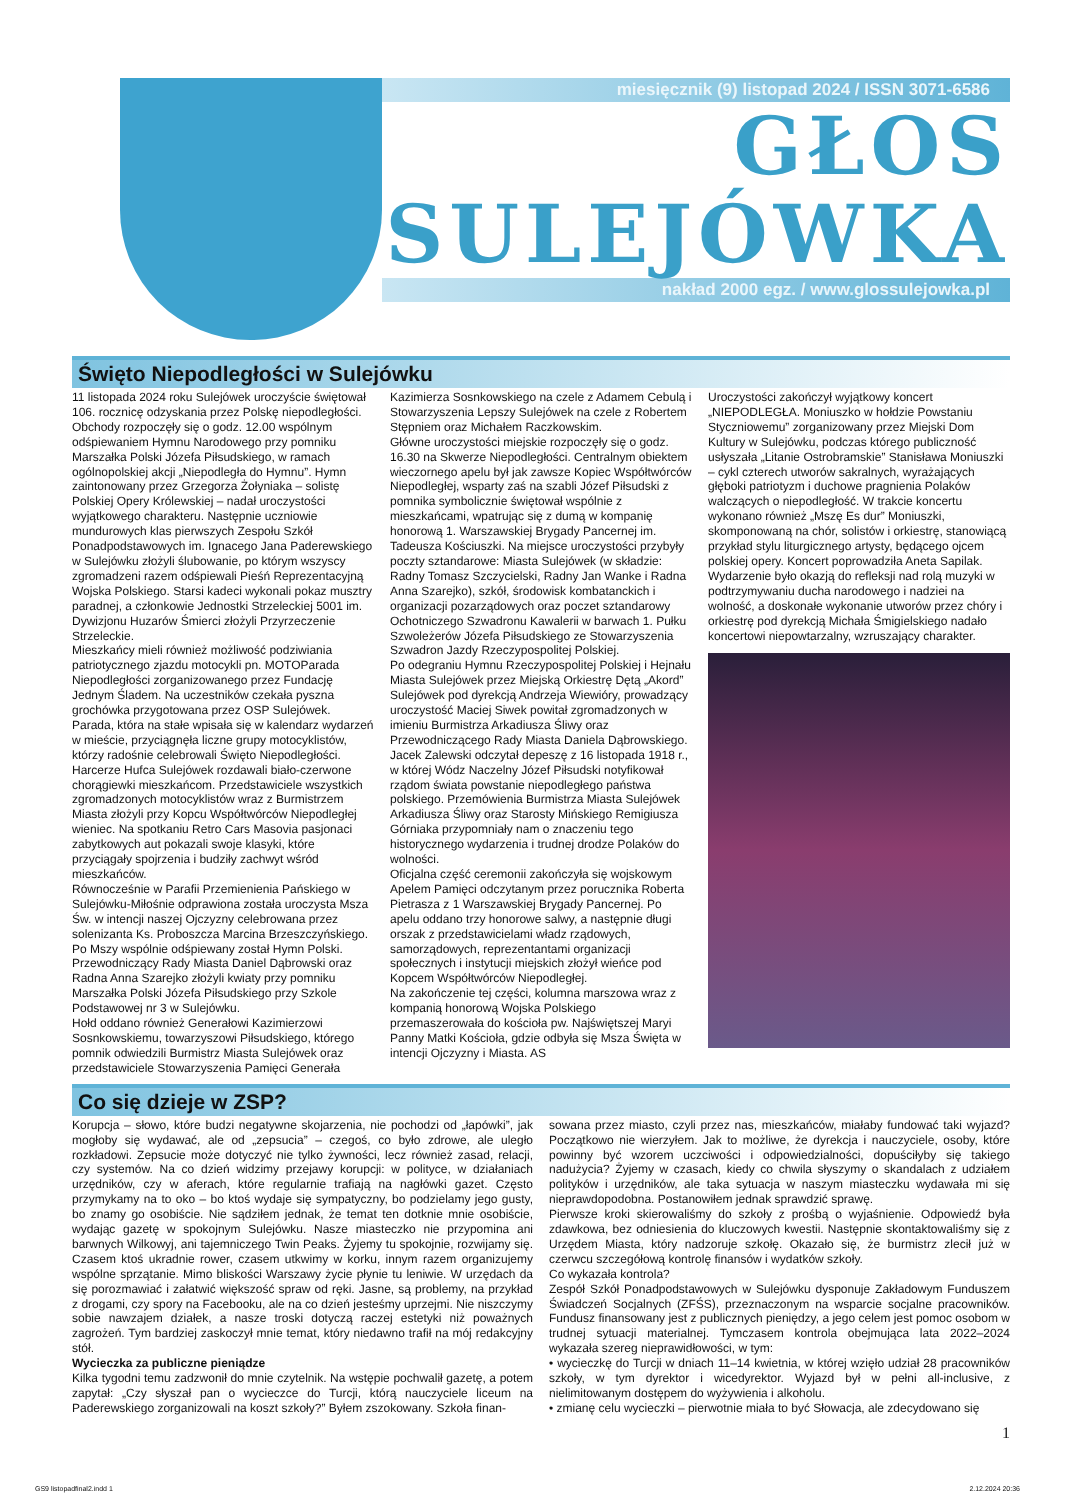miesięcznik (9) listopad 2024 / ISSN 3071-6586
GŁOS
SULEJÓWKA
nakład 2000 egz. / www.glossulejowka.pl
Święto Niepodległości w Sulejówku
11 listopada 2024 roku Sulejówek uroczyście świętował 106. rocznicę odzyskania przez Polskę niepodległości. Obchody rozpoczęły się o godz. 12.00 wspólnym odśpiewaniem Hymnu Narodowego przy pomniku Marszałka Polski Józefa Piłsudskiego, w ramach ogólnopolskiej akcji „Niepodległa do Hymnu”. Hymn zaintonowany przez Grzegorza Żołyniaka – solistę Polskiej Opery Królewskiej – nadał uroczystości wyjątkowego charakteru. Następnie uczniowie mundurowych klas pierwszych Zespołu Szkół Ponadpodstawowych im. Ignacego Jana Paderewskiego w Sulejówku złożyli ślubowanie, po którym wszyscy zgromadzeni razem odśpiewali Pieśń Reprezentacyjną Wojska Polskiego. Starsi kadeci wykonali pokaz musztry paradnej, a członkowie Jednostki Strzeleckiej 5001 im. Dywizjonu Huzarów Śmierci złożyli Przyrzeczenie Strzeleckie.
Mieszkańcy mieli również możliwość podziwiania patriotycznego zjazdu motocykli pn. MOTOParada Niepodległości zorganizowanego przez Fundację Jednym Śladem. Na uczestników czekała pyszna grochówka przygotowana przez OSP Sulejówek. Parada, która na stałe wpisała się w kalendarz wydarzeń w mieście, przyciągnęła liczne grupy motocyklistów, którzy radośnie celebrowali Święto Niepodległości. Harcerze Hufca Sulejówek rozdawali biało-czerwone chorągiewki mieszkańcom. Przedstawiciele wszystkich zgromadzonych motocyklistów wraz z Burmistrzem Miasta złożyli przy Kopcu Współtwórców Niepodległej wieniec. Na spotkaniu Retro Cars Masovia pasjonaci zabytkowych aut pokazali swoje klasyki, które przyciągały spojrzenia i budziły zachwyt wśród mieszkańców.
Równocześnie w Parafii Przemienienia Pańskiego w Sulejówku-Miłośnie odprawiona została uroczysta Msza Św. w intencji naszej Ojczyzny celebrowana przez solenizanta Ks. Proboszcza Marcina Brzeszczyńskiego. Po Mszy wspólnie odśpiewany został Hymn Polski. Przewodniczący Rady Miasta Daniel Dąbrowski oraz Radna Anna Szarejko złożyli kwiaty przy pomniku Marszałka Polski Józefa Piłsudskiego przy Szkole Podstawowej nr 3 w Sulejówku.
Hołd oddano również Generałowi Kazimierzowi Sosnkowskiemu, towarzyszowi Piłsudskiego, którego pomnik odwiedzili Burmistrz Miasta Sulejówek oraz przedstawiciele Stowarzyszenia Pamięci Generała
Kazimierza Sosnkowskiego na czele z Adamem Cebulą i Stowarzyszenia Lepszy Sulejówek na czele z Robertem Stępniem oraz Michałem Raczkowskim.
Główne uroczystości miejskie rozpoczęły się o godz. 16.30 na Skwerze Niepodległości. Centralnym obiektem wieczornego apelu był jak zawsze Kopiec Współtwórców Niepodległej, wsparty zaś na szabli Józef Piłsudski z pomnika symbolicznie świętował wspólnie z mieszkańcami, wpatrując się z dumą w kompanię honorową 1. Warszawskiej Brygady Pancernej im. Tadeusza Kościuszki. Na miejsce uroczystości przybyły poczty sztandarowe: Miasta Sulejówek (w składzie: Radny Tomasz Szczycielski, Radny Jan Wanke i Radna Anna Szarejko), szkół, środowisk kombatanckich i organizacji pozarządowych oraz poczet sztandarowy Ochotniczego Szwadronu Kawalerii w barwach 1. Pułku Szwoleżerów Józefa Piłsudskiego ze Stowarzyszenia Szwadron Jazdy Rzeczypospolitej Polskiej.
Po odegraniu Hymnu Rzeczypospolitej Polskiej i Hejnału Miasta Sulejówek przez Miejską Orkiestrę Dętą „Akord” Sulejówek pod dyrekcją Andrzeja Wiewióry, prowadzący uroczystość Maciej Siwek powitał zgromadzonych w imieniu Burmistrza Arkadiusza Śliwy oraz Przewodniczącego Rady Miasta Daniela Dąbrowskiego.
Jacek Zalewski odczytał depeszę z 16 listopada 1918 r., w której Wódz Naczelny Józef Piłsudski notyfikował rządom świata powstanie niepodległego państwa polskiego. Przemówienia Burmistrza Miasta Sulejówek Arkadiusza Śliwy oraz Starosty Mińskiego Remigiusza Górniaka przypomniały nam o znaczeniu tego historycznego wydarzenia i trudnej drodze Polaków do wolności.
Oficjalna część ceremonii zakończyła się wojskowym Apelem Pamięci odczytanym przez porucznika Roberta Pietrasza z 1 Warszawskiej Brygady Pancernej. Po apelu oddano trzy honorowe salwy, a następnie długi orszak z przedstawicielami władz rządowych, samorządowych, reprezentantami organizacji społecznych i instytucji miejskich złożył wieńce pod Kopcem Współtwórców Niepodległej.
Na zakończenie tej części, kolumna marszowa wraz z kompanią honorową Wojska Polskiego przemaszerowała do kościoła pw. Najświętszej Maryi Panny Matki Kościoła, gdzie odbyła się Msza Święta w intencji Ojczyzny i Miasta. AS
Uroczystości zakończył wyjątkowy koncert „NIEPODLEGŁA. Moniuszko w hołdzie Powstaniu Styczniowemu” zorganizowany przez Miejski Dom Kultury w Sulejówku, podczas którego publiczność usłyszała „Litanie Ostrobramskie” Stanisława Moniuszki – cykl czterech utworów sakralnych, wyrażających głęboki patriotyzm i duchowe pragnienia Polaków walczących o niepodległość. W trakcie koncertu wykonano również „Mszę Es dur” Moniuszki, skomponowaną na chór, solistów i orkiestrę, stanowiącą przykład stylu liturgicznego artysty, będącego ojcem polskiej opery. Koncert poprowadziła Aneta Sapilak. Wydarzenie było okazją do refleksji nad rolą muzyki w podtrzymywaniu ducha narodowego i nadziei na wolność, a doskonałe wykonanie utworów przez chóry i orkiestrę pod dyrekcją Michała Śmigielskiego nadało koncertowi niepowtarzalny, wzruszający charakter.
Co się dzieje w ZSP?
Korupcja – słowo, które budzi negatywne skojarzenia, nie pochodzi od „łapówki”, jak mogłoby się wydawać, ale od „zepsucia” – czegoś, co było zdrowe, ale uległo rozkładowi. Zepsucie może dotyczyć nie tylko żywności, lecz również zasad, relacji, czy systemów. Na co dzień widzimy przejawy korupcji: w polityce, w działaniach urzędników, czy w aferach, które regularnie trafiają na nagłówki gazet. Często przymykamy na to oko – bo ktoś wydaje się sympatyczny, bo podzielamy jego gusty, bo znamy go osobiście. Nie sądziłem jednak, że temat ten dotknie mnie osobiście, wydając gazetę w spokojnym Sulejówku. Nasze miasteczko nie przypomina ani barwnych Wilkowyj, ani tajemniczego Twin Peaks. Żyjemy tu spokojnie, rozwijamy się. Czasem ktoś ukradnie rower, czasem utkwimy w korku, innym razem organizujemy wspólne sprzątanie. Mimo bliskości Warszawy życie płynie tu leniwie. W urzędach da się porozmawiać i załatwić większość spraw od ręki. Jasne, są problemy, na przykład z drogami, czy spory na Facebooku, ale na co dzień jesteśmy uprzejmi. Nie niszczymy sobie nawzajem działek, a nasze troski dotyczą raczej estetyki niż poważnych zagrożeń. Tym bardziej zaskoczył mnie temat, który niedawno trafił na mój redakcyjny stół.
Wycieczka za publiczne pieniądze
Kilka tygodni temu zadzwonił do mnie czytelnik. Na wstępie pochwalił gazetę, a potem zapytał: „Czy słyszał pan o wycieczce do Turcji, którą nauczyciele liceum na Paderewskiego zorganizowali na koszt szkoły?” Byłem zszokowany. Szkoła finan-
sowana przez miasto, czyli przez nas, mieszkańców, miałaby fundować taki wyjazd? Początkowo nie wierzyłem. Jak to możliwe, że dyrekcja i nauczyciele, osoby, które powinny być wzorem uczciwości i odpowiedzialności, dopuściłyby się takiego nadużycia? Żyjemy w czasach, kiedy co chwila słyszymy o skandalach z udziałem polityków i urzędników, ale taka sytuacja w naszym miasteczku wydawała mi się nieprawdopodobna. Postanowiłem jednak sprawdzić sprawę.
Pierwsze kroki skierowaliśmy do szkoły z prośbą o wyjaśnienie. Odpowiedź była zdawkowa, bez odniesienia do kluczowych kwestii. Następnie skontaktowaliśmy się z Urzędem Miasta, który nadzoruje szkołę. Okazało się, że burmistrz zlecił już w czerwcu szczegółową kontrolę finansów i wydatków szkoły.
Co wykazała kontrola?
Zespół Szkół Ponadpodstawowych w Sulejówku dysponuje Zakładowym Funduszem Świadczeń Socjalnych (ZFŚS), przeznaczonym na wsparcie socjalne pracowników. Fundusz finansowany jest z publicznych pieniędzy, a jego celem jest pomoc osobom w trudnej sytuacji materialnej. Tymczasem kontrola obejmująca lata 2022–2024 wykazała szereg nieprawidłowości, w tym:
• wycieczkę do Turcji w dniach 11–14 kwietnia, w której wzięło udział 28 pracowników szkoły, w tym dyrektor i wicedyrektor. Wyjazd był w pełni all-inclusive, z nielimitowanym dostępem do wyżywienia i alkoholu.
• zmianę celu wycieczki – pierwotnie miała to być Słowacja, ale zdecydowano się
1
GS9 listopadfinal2.indd 1 2.12.2024 20:36